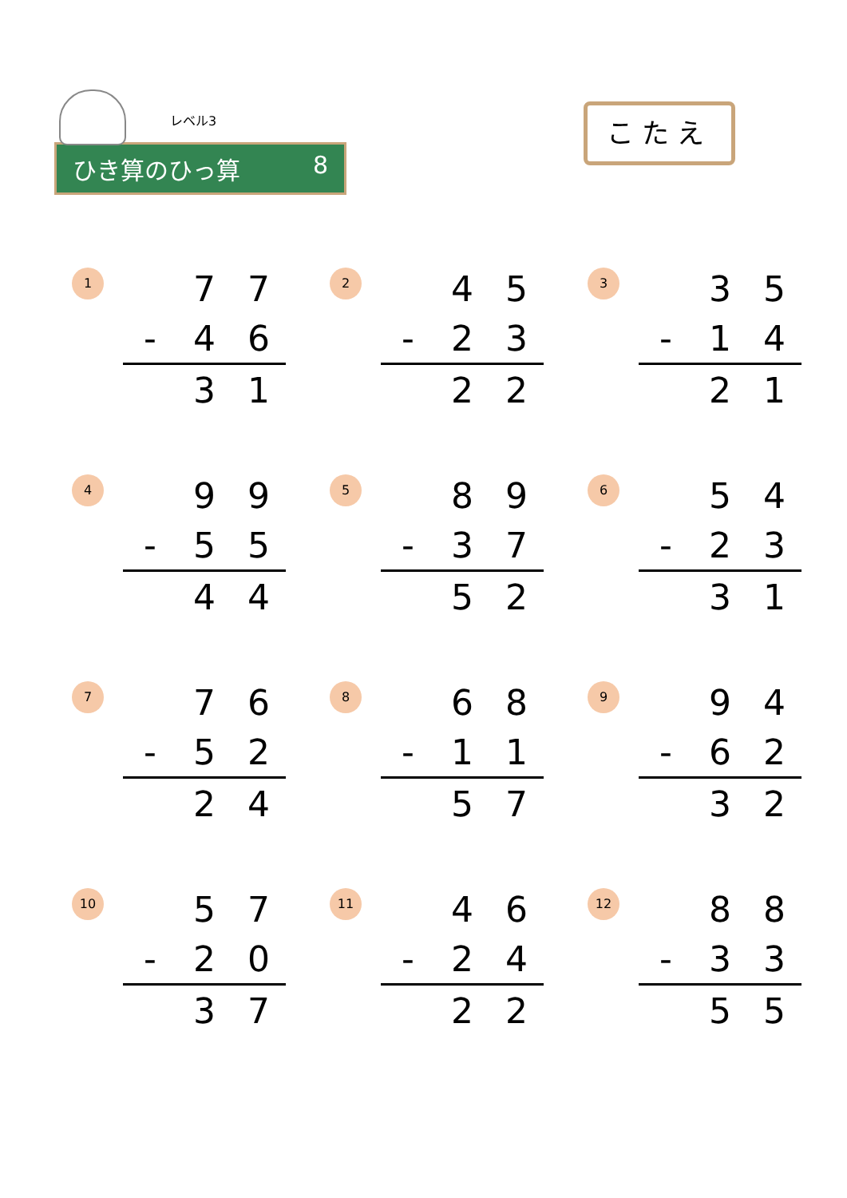レベル3
ひき算のひっ算 8
こたえ
1
| | 7 | 7 |
| - | 4 | 6 |
| | 3 | 1 |
2
| | 4 | 5 |
| - | 2 | 3 |
| | 2 | 2 |
3
| | 3 | 5 |
| - | 1 | 4 |
| | 2 | 1 |
4
| | 9 | 9 |
| - | 5 | 5 |
| | 4 | 4 |
5
| | 8 | 9 |
| - | 3 | 7 |
| | 5 | 2 |
6
| | 5 | 4 |
| - | 2 | 3 |
| | 3 | 1 |
7
| | 7 | 6 |
| - | 5 | 2 |
| | 2 | 4 |
8
| | 6 | 8 |
| - | 1 | 1 |
| | 5 | 7 |
9
| | 9 | 4 |
| - | 6 | 2 |
| | 3 | 2 |
10
| | 5 | 7 |
| - | 2 | 0 |
| | 3 | 7 |
11
| | 4 | 6 |
| - | 2 | 4 |
| | 2 | 2 |
12
| | 8 | 8 |
| - | 3 | 3 |
| | 5 | 5 |